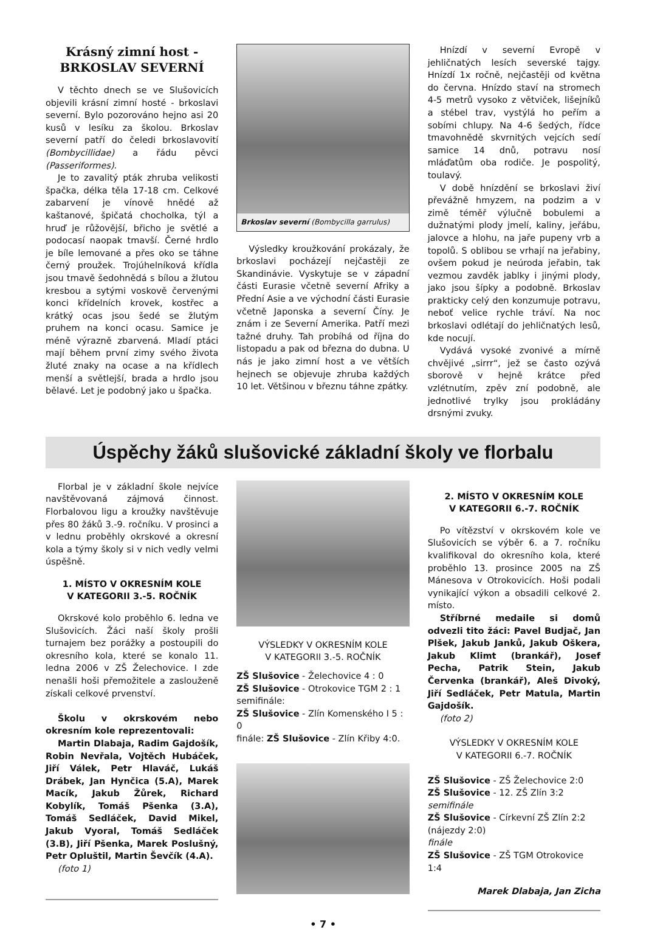Krásný zimní host -
BRKOSLAV SEVERNÍ
V těchto dnech se ve Slušovicích objevili krásní zimní hosté - brkoslavi severní. Bylo pozorováno hejno asi 20 kusů v lesíku za školou. Brkoslav severní patří do čeledi brkoslavovití (Bombycillidae) a řádu pěvci (Passeriformes).
Je to zavalitý pták zhruba velikosti špačka, délka těla 17-18 cm. Celkové zabarvení je vínově hnědé až kaštanové, špičatá chocholka, týl a hruď je růžovější, břicho je světlé a podocasí naopak tmavší. Černé hrdlo je bíle lemované a přes oko se táhne černý proužek. Trojúhelníková křídla jsou tmavě šedohnědá s bílou a žlutou kresbou a sytými voskově červenými konci křídelních krovek, kostřec a krátký ocas jsou šedé se žlutým pruhem na konci ocasu. Samice je méně výrazně zbarvená. Mladí ptáci mají během první zimy svého života žluté znaky na ocase a na křídlech menší a světlejší, brada a hrdlo jsou bělavé. Let je podobný jako u špačka.
Brkoslav severní (Bombycilla garrulus)
Výsledky kroužkování prokázaly, že brkoslavi pocházejí nejčastěji ze Skandinávie. Vyskytuje se v západní části Eurasie včetně severní Afriky a Přední Asie a ve východní části Eurasie včetně Japonska a severní Číny. Je znám i ze Severní Amerika. Patří mezi tažné druhy. Tah probíhá od října do listopadu a pak od března do dubna. U nás je jako zimní host a ve větších hejnech se objevuje zhruba každých 10 let. Většinou v březnu táhne zpátky.
Hnízdí v severní Evropě v jehličnatých lesích severské tajgy. Hnízdí 1x ročně, nejčastěji od května do června. Hnízdo staví na stromech 4-5 metrů vysoko z větviček, lišejníků a stébel trav, vystýlá ho peřím a sobími chlupy. Na 4-6 šedých, řídce tmavohnědě skvrnitých vejcích sedí samice 14 dnů, potravu nosí mláďatům oba rodiče. Je pospolitý, toulavý.
V době hnízdění se brkoslavi živí převážně hmyzem, na podzim a v zimě téměř výlučně bobulemi a dužnatými plody jmelí, kaliny, jeřábu, jalovce a hlohu, na jaře pupeny vrb a topolů. S oblibou se vrhají na jeřabiny, ovšem pokud je neúroda jeřabin, tak vezmou zavděk jablky i jinými plody, jako jsou šípky a podobně. Brkoslav prakticky celý den konzumuje potravu, neboť velice rychle tráví. Na noc brkoslavi odlétají do jehličnatých lesů, kde nocují.
Vydává vysoké zvonivé a mírně chvějivé „sirrr“, jež se často ozývá sborově v hejně krátce před vzlétnutím, zpěv zní podobně, ale jednotlivé trylky jsou prokládány drsnými zvuky.
Úspěchy žáků slušovické základní školy ve florbalu
Florbal je v základní škole nejvíce navštěvovaná zájmová činnost. Florbalovou ligu a kroužky navštěvuje přes 80 žáků 3.-9. ročníku. V prosinci a v lednu proběhly okrskové a okresní kola a týmy školy si v nich vedly velmi úspěšně.
1. MÍSTO V OKRESNÍM KOLE
V KATEGORII 3.-5. ROČNÍK
Okrskové kolo proběhlo 6. ledna ve Slušovicích. Žáci naší školy prošli turnajem bez porážky a postoupili do okresního kola, které se konalo 11. ledna 2006 v ZŠ Želechovice. I zde nenašli hoši přemožitele a zaslouženě získali celkové prvenství.
Školu v okrskovém nebo okresním kole reprezentovali:
Martin Dlabaja, Radim Gajdošík, Robin Nevřala, Vojtěch Hubáček, Jiří Válek, Petr Hlaváč, Lukáš Drábek, Jan Hynčica (5.A), Marek Macík, Jakub Žůrek, Richard Kobylík, Tomáš Pšenka (3.A), Tomáš Sedláček, David Mikel, Jakub Vyoral, Tomáš Sedláček (3.B), Jiří Pšenka, Marek Poslušný, Petr Opluštil, Martin Ševčík (4.A).
(foto 1)
VÝSLEDKY V OKRESNÍM KOLE
V KATEGORII 3.-5. ROČNÍK
ZŠ Slušovice - Želechovice 4 : 0
ZŠ Slušovice - Otrokovice TGM 2 : 1
semifinále:
ZŠ Slušovice - Zlín Komenského I 5 : 0
finále: ZŠ Slušovice - Zlín Křiby 4:0.
2. MÍSTO V OKRESNÍM KOLE
V KATEGORII 6.-7. ROČNÍK
Po vítězství v okrskovém kole ve Slušovicích se výběr 6. a 7. ročníku kvalifikoval do okresního kola, které proběhlo 13. prosince 2005 na ZŠ Mánesova v Otrokovicích. Hoši podali vynikající výkon a obsadili celkové 2. místo.
Stříbrné medaile si domů odvezli tito žáci: Pavel Budjač, Jan Plšek, Jakub Janků, Jakub Oškera, Jakub Klimt (brankář), Josef Pecha, Patrik Stein, Jakub Červenka (brankář), Aleš Divoký, Jiří Sedláček, Petr Matula, Martin Gajdošík.
(foto 2)
VÝSLEDKY V OKRESNÍM KOLE
V KATEGORII 6.-7. ROČNÍK
ZŠ Slušovice - ZŠ Želechovice 2:0
ZŠ Slušovice - 12. ZŠ Zlín 3:2
semifinále
ZŠ Slušovice - Církevní ZŠ Zlín 2:2 (nájezdy 2:0)
finále
ZŠ Slušovice - ZŠ TGM Otrokovice 1:4
Marek Dlabaja, Jan Zicha
• 7 •